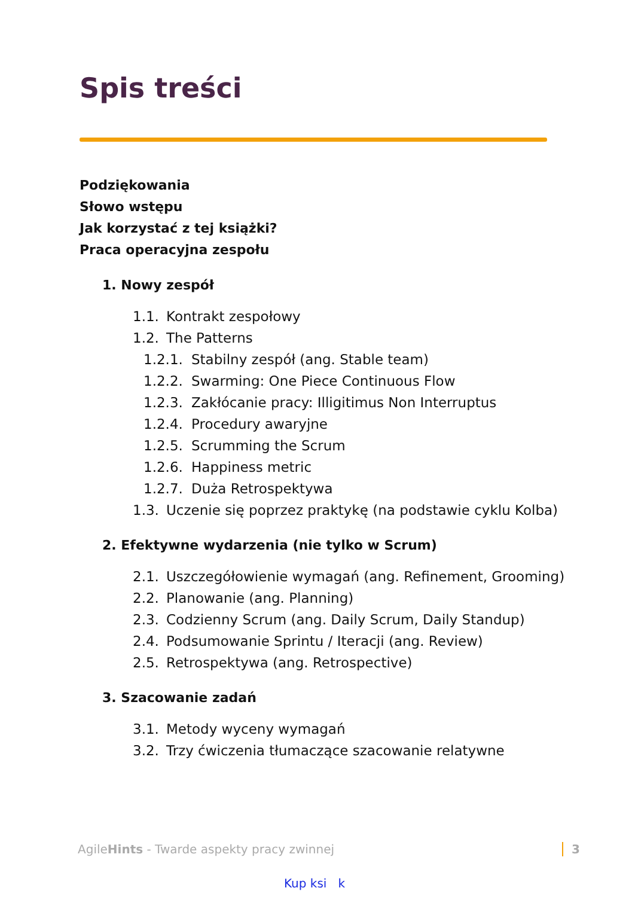Spis treści
Podziękowania
Słowo wstępu
Jak korzystać z tej książki?
Praca operacyjna zespołu
1. Nowy zespół
1.1. Kontrakt zespołowy
1.2. The Patterns
1.2.1. Stabilny zespół (ang. Stable team)
1.2.2. Swarming: One Piece Continuous Flow
1.2.3. Zakłócanie pracy: Illigitimus Non Interruptus
1.2.4. Procedury awaryjne
1.2.5. Scrumming the Scrum
1.2.6. Happiness metric
1.2.7. Duża Retrospektywa
1.3. Uczenie się poprzez praktykę (na podstawie cyklu Kolba)
2. Efektywne wydarzenia (nie tylko w Scrum)
2.1. Uszczegółowienie wymagań (ang. Refinement, Grooming)
2.2. Planowanie (ang. Planning)
2.3. Codzienny Scrum (ang. Daily Scrum, Daily Standup)
2.4. Podsumowanie Sprintu / Iteracji (ang. Review)
2.5. Retrospektywa (ang. Retrospective)
3. Szacowanie zadań
3.1. Metody wyceny wymagań
3.2. Trzy ćwiczenia tłumaczące szacowanie relatywne
AgileHints - Twarde aspekty pracy zwinnej 3
Kup ksi k